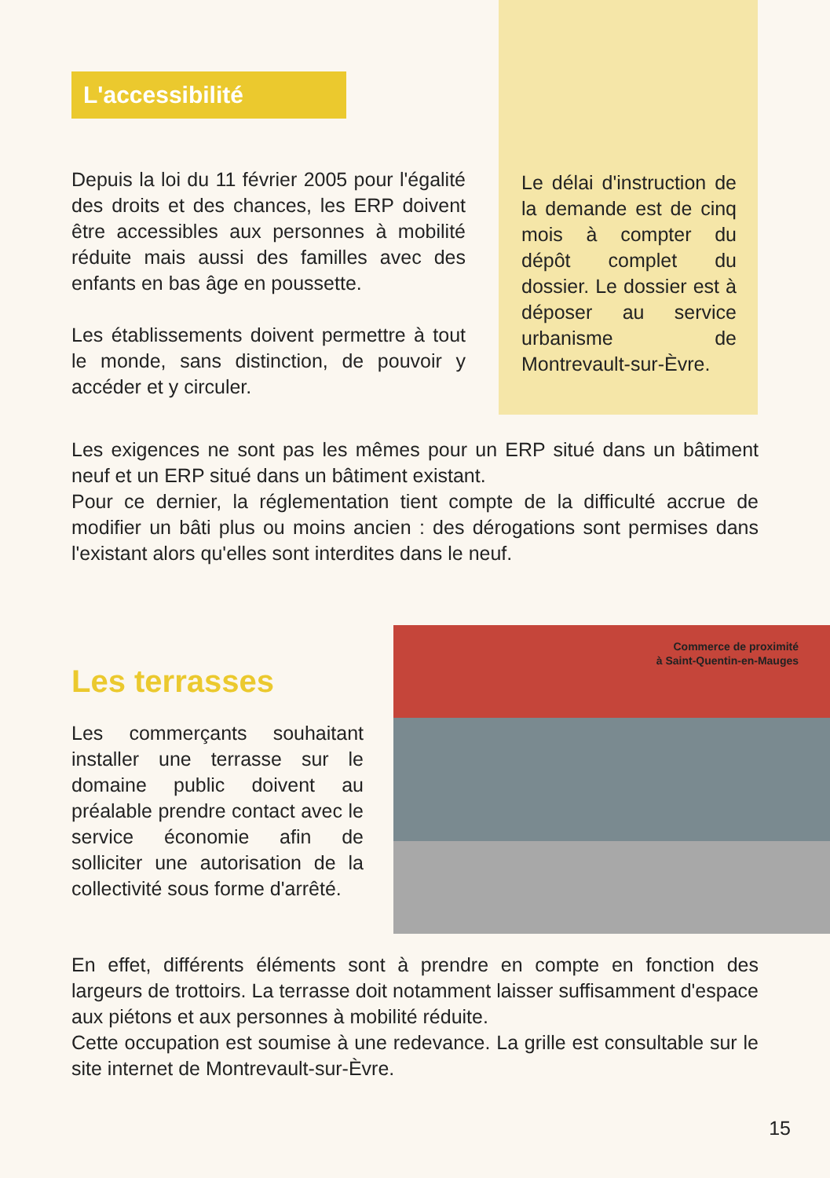L'accessibilité
Depuis la loi du 11 février 2005 pour l'égalité des droits et des chances, les ERP doivent être accessibles aux personnes à mobilité réduite mais aussi des familles avec des enfants en bas âge en poussette.
Les établissements doivent permettre à tout le monde, sans distinction, de pouvoir y accéder et y circuler.
Le délai d'instruction de la demande est de cinq mois à compter du dépôt complet du dossier. Le dossier est à déposer au service urbanisme de Montrevault-sur-Èvre.
Les exigences ne sont pas les mêmes pour un ERP situé dans un bâtiment neuf et un ERP situé dans un bâtiment existant.
Pour ce dernier, la réglementation tient compte de la difficulté accrue de modifier un bâti plus ou moins ancien : des dérogations sont permises dans l'existant alors qu'elles sont interdites dans le neuf.
Les terrasses
Les commerçants souhaitant installer une terrasse sur le domaine public doivent au préalable prendre contact avec le service économie afin de solliciter une autorisation de la collectivité sous forme d'arrêté.
Commerce de proximité
à Saint-Quentin-en-Mauges
En effet, différents éléments sont à prendre en compte en fonction des largeurs de trottoirs. La terrasse doit notamment laisser suffisamment d'espace aux piétons et aux personnes à mobilité réduite.
Cette occupation est soumise à une redevance. La grille est consultable sur le site internet de Montrevault-sur-Èvre.
15